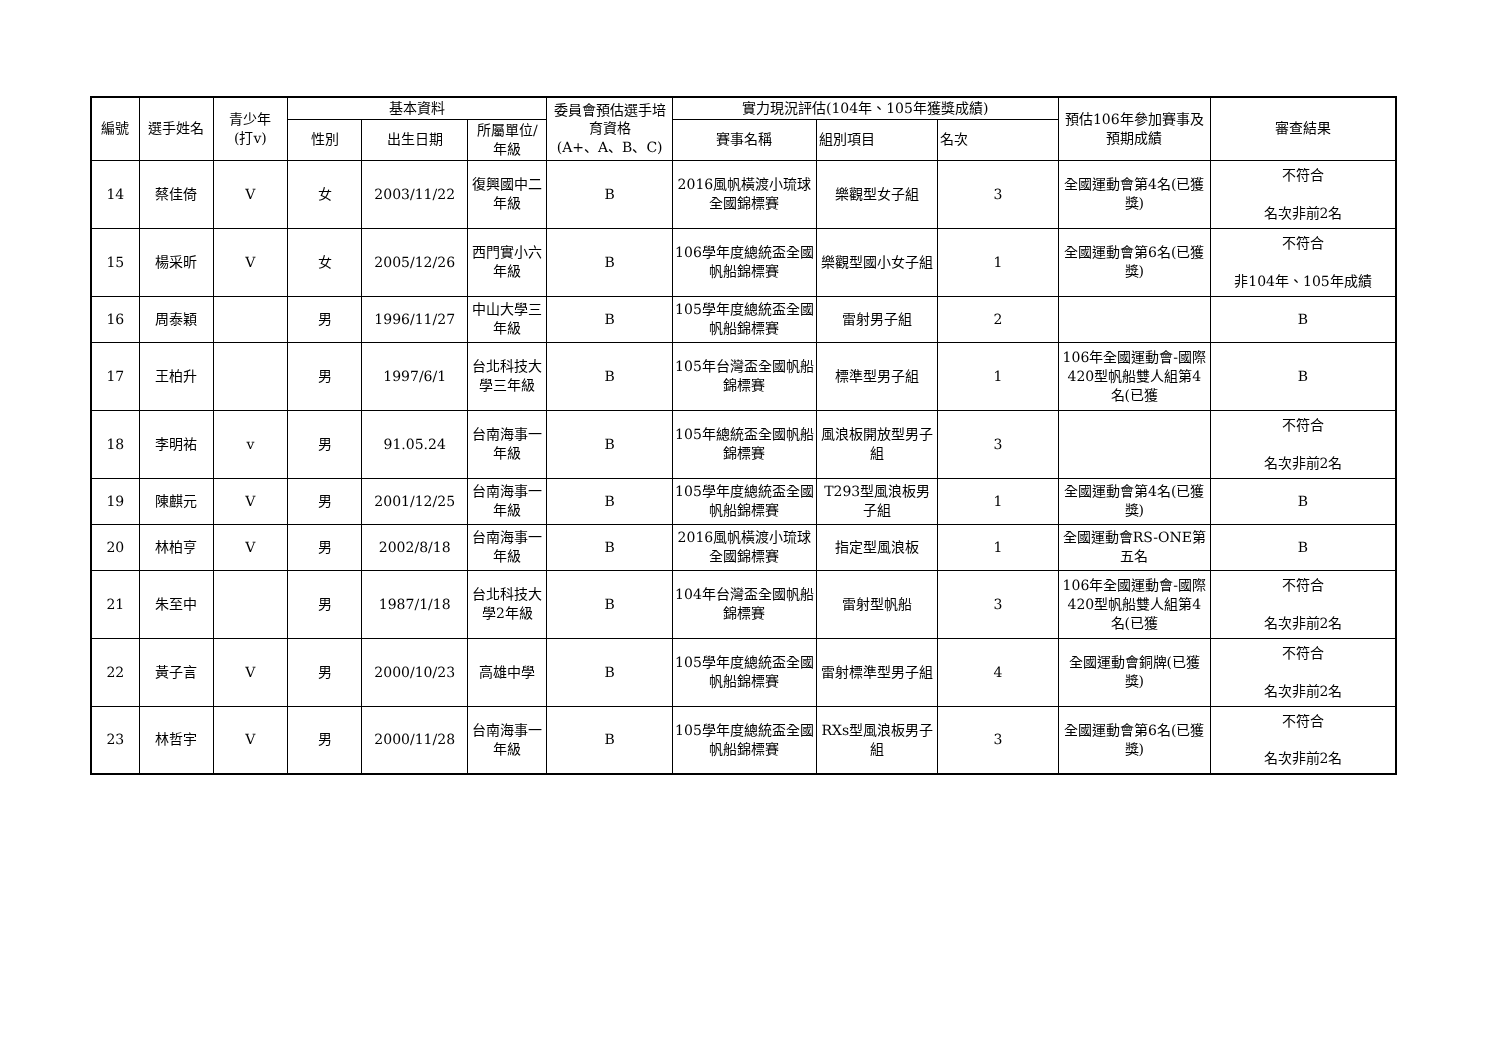| 編號 | 選手姓名 | 青少年 (打v) | 基本資料 | | | 委員會預估選手培育資格 (A+、A、B、C) | 實力現況評估(104年、105年獲獎成績) | | | 預估106年參加賽事及預期成績 | 審查結果 |
| --- | --- | --- | --- | --- | --- | --- | --- | --- | --- | --- | --- |
| | | | 性別 | 出生日期 | 所屬單位/年級 | | 賽事名稱 | 組別項目 | 名次 | | |
| 14 | 蔡佳倚 | V | 女 | 2003/11/22 | 復興國中二年級 | B | 2016風帆橫渡小琉球全國錦標賽 | 樂觀型女子組 | 3 | 全國運動會第4名(已獲獎) | 不符合 名次非前2名 |
| 15 | 楊采昕 | V | 女 | 2005/12/26 | 西門實小六年級 | B | 106學年度總統盃全國帆船錦標賽 | 樂觀型國小女子組 | 1 | 全國運動會第6名(已獲獎) | 不符合 非104年、105年成績 |
| 16 | 周泰穎 | | 男 | 1996/11/27 | 中山大學三年級 | B | 105學年度總統盃全國帆船錦標賽 | 雷射男子組 | 2 | | B |
| 17 | 王柏升 | | 男 | 1997/6/1 | 台北科技大學三年級 | B | 105年台灣盃全國帆船錦標賽 | 標準型男子組 | 1 | 106年全國運動會-國際420型帆船雙人組第4名(已獲 | B |
| 18 | 李明祐 | v | 男 | 91.05.24 | 台南海事一年級 | B | 105年總統盃全國帆船錦標賽 | 風浪板開放型男子組 | 3 | | 不符合 名次非前2名 |
| 19 | 陳麒元 | V | 男 | 2001/12/25 | 台南海事一年級 | B | 105學年度總統盃全國帆船錦標賽 | T293型風浪板男子組 | 1 | 全國運動會第4名(已獲獎) | B |
| 20 | 林柏亨 | V | 男 | 2002/8/18 | 台南海事一年級 | B | 2016風帆橫渡小琉球全國錦標賽 | 指定型風浪板 | 1 | 全國運動會RS-ONE第五名 | B |
| 21 | 朱至中 | | 男 | 1987/1/18 | 台北科技大學2年級 | B | 104年台灣盃全國帆船錦標賽 | 雷射型帆船 | 3 | 106年全國運動會-國際420型帆船雙人組第4名(已獲 | 不符合 名次非前2名 |
| 22 | 黃子言 | V | 男 | 2000/10/23 | 高雄中學 | B | 105學年度總統盃全國帆船錦標賽 | 雷射標準型男子組 | 4 | 全國運動會銅牌(已獲獎) | 不符合 名次非前2名 |
| 23 | 林哲宇 | V | 男 | 2000/11/28 | 台南海事一年級 | B | 105學年度總統盃全國帆船錦標賽 | RXs型風浪板男子組 | 3 | 全國運動會第6名(已獲獎) | 不符合 名次非前2名 |